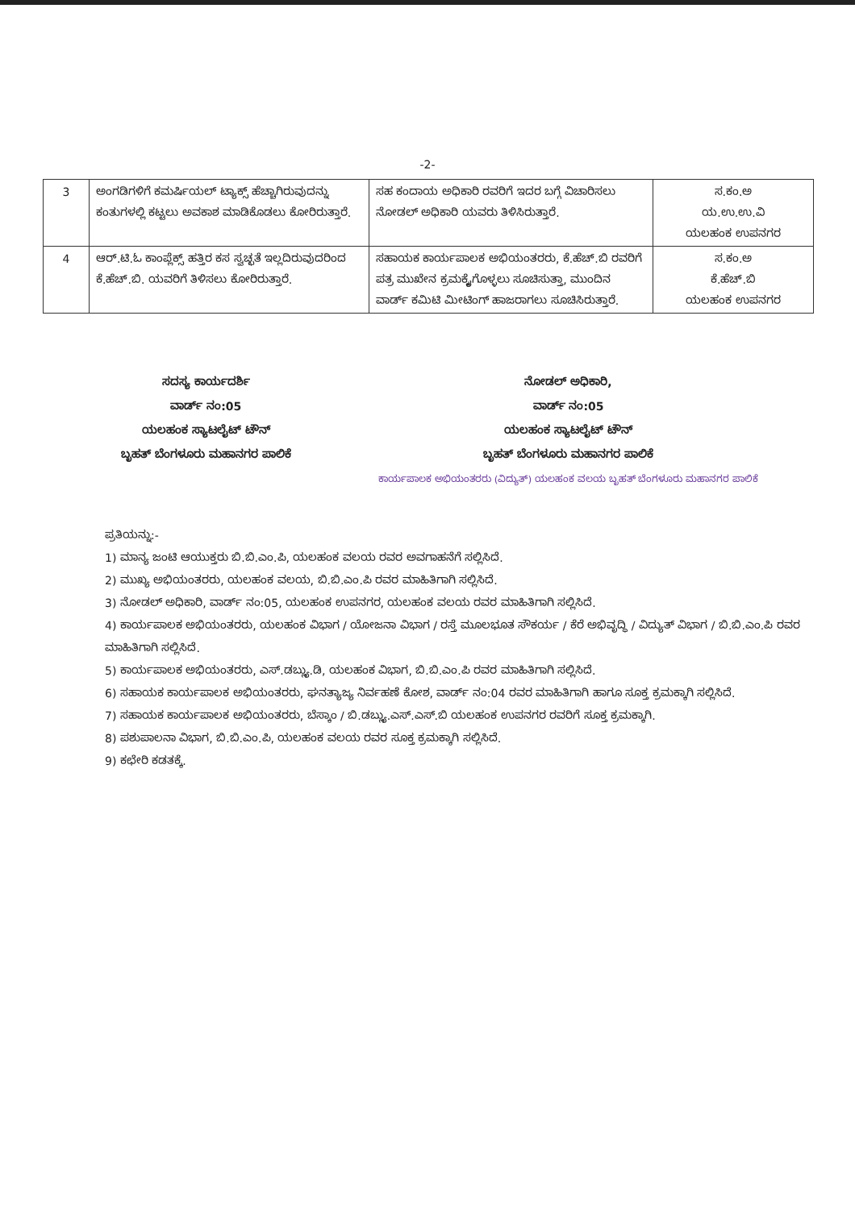-2-
| 3 | ಅಂಗಡಿಗಳಿಗೆ ಕಮರ್ಷಿಯಲ್ ಟ್ಯಾಕ್ಸ್ ಹೆಚ್ಚಾಗಿರುವುದನ್ನು ಕಂತುಗಳಲ್ಲಿ ಕಟ್ಟಲು ಅವಕಾಶ ಮಾಡಿಕೊಡಲು ಕೋರಿರುತ್ತಾರೆ. | ಸಹ ಕಂದಾಯ ಅಧಿಕಾರಿ ರವರಿಗೆ ಇದರ ಬಗ್ಗೆ ವಿಚಾರಿಸಲು ನೋಡಲ್ ಅಧಿಕಾರಿ ಯವರು ತಿಳಿಸಿರುತ್ತಾರೆ. | ಸ.ಕಂ.ಅ ಯ.ಉ.ಉ.ವಿ ಯಲಹಂಕ ಉಪನಗರ |
| 4 | ಆರ್.ಟಿ.ಓ ಕಾಂಪ್ಲೆಕ್ಸ್ ಹತ್ತಿರ ಕಸ ಸ್ವಚ್ಛತೆ ಇಲ್ಲದಿರುವುದರಿಂದ ಕೆ.ಹೆಚ್.ಬಿ. ಯವರಿಗೆ ತಿಳಿಸಲು ಕೋರಿರುತ್ತಾರೆ. | ಸಹಾಯಕ ಕಾರ್ಯಪಾಲಕ ಅಭಿಯಂತರರು, ಕೆ.ಹೆಚ್.ಬಿ ರವರಿಗೆ ಪತ್ರ ಮುಖೇನ ಕ್ರಮಕ್ಕೈಗೊಳ್ಳಲು ಸೂಚಿಸುತ್ತಾ, ಮುಂದಿನ ವಾರ್ಡ್ ಕಮಿಟಿ ಮೀಟಿಂಗ್ ಹಾಜರಾಗಲು ಸೂಚಿಸಿರುತ್ತಾರೆ. | ಸ.ಕಂ.ಅ ಕೆ.ಹೆಚ್.ಬಿ ಯಲಹಂಕ ಉಪನಗರ |
ಸದಸ್ಯ ಕಾರ್ಯದರ್ಶಿ
ವಾರ್ಡ್ ನಂ:05
ಯಲಹಂಕ ಸ್ಯಾಟಲೈಟ್ ಟೌನ್
ಬೃಹತ್ ಬೆಂಗಳೂರು ಮಹಾನಗರ ಪಾಲಿಕೆ
ನೋಡಲ್ ಅಧಿಕಾರಿ,
ವಾರ್ಡ್ ನಂ:05
ಯಲಹಂಕ ಸ್ಯಾಟಲೈಟ್ ಟೌನ್
ಬೃಹತ್ ಬೆಂಗಳೂರು ಮಹಾನಗರ ಪಾಲಿಕೆ
ಕಾರ್ಯಪಾಲಕ ಅಭಿಯಂತರರು (ವಿದ್ಯುತ್) ಯಲಹಂಕ ವಲಯ ಬೃಹತ್ ಬೆಂಗಳೂರು ಮಹಾನಗರ ಪಾಲಿಕೆ
ಪ್ರತಿಯನ್ನು:-
1) ಮಾನ್ಯ ಜಂಟಿ ಆಯುಕ್ತರು ಬಿ.ಬಿ.ಎಂ.ಪಿ, ಯಲಹಂಕ ವಲಯ ರವರ ಅವಗಾಹನೆಗೆ ಸಲ್ಲಿಸಿದೆ.
2) ಮುಖ್ಯ ಅಭಿಯಂತರರು, ಯಲಹಂಕ ವಲಯ, ಬಿ.ಬಿ.ಎಂ.ಪಿ ರವರ ಮಾಹಿತಿಗಾಗಿ ಸಲ್ಲಿಸಿದೆ.
3) ನೋಡಲ್ ಅಧಿಕಾರಿ, ವಾರ್ಡ್ ನಂ:05, ಯಲಹಂಕ ಉಪನಗರ, ಯಲಹಂಕ ವಲಯ ರವರ ಮಾಹಿತಿಗಾಗಿ ಸಲ್ಲಿಸಿದೆ.
4) ಕಾರ್ಯಪಾಲಕ ಅಭಿಯಂತರರು, ಯಲಹಂಕ ವಿಭಾಗ / ಯೋಜನಾ ವಿಭಾಗ / ರಸ್ತೆ ಮೂಲಭೂತ ಸೌಕರ್ಯ / ಕೆರೆ ಅಭಿವೃದ್ಧಿ / ವಿದ್ಯುತ್ ವಿಭಾಗ / ಬಿ.ಬಿ.ಎಂ.ಪಿ ರವರ ಮಾಹಿತಿಗಾಗಿ ಸಲ್ಲಿಸಿದೆ.
5) ಕಾರ್ಯಪಾಲಕ ಅಭಿಯಂತರರು, ಎಸ್.ಡಬ್ಲ್ಯು.ಡಿ, ಯಲಹಂಕ ವಿಭಾಗ, ಬಿ.ಬಿ.ಎಂ.ಪಿ ರವರ ಮಾಹಿತಿಗಾಗಿ ಸಲ್ಲಿಸಿದೆ.
6) ಸಹಾಯಕ ಕಾರ್ಯಪಾಲಕ ಅಭಿಯಂತರರು, ಘನತ್ಯಾಜ್ಯ ನಿರ್ವಹಣೆ ಕೋಶ, ವಾರ್ಡ್ ನಂ:04 ರವರ ಮಾಹಿತಿಗಾಗಿ ಹಾಗೂ ಸೂಕ್ತ ಕ್ರಮಕ್ಕಾಗಿ ಸಲ್ಲಿಸಿದೆ.
7) ಸಹಾಯಕ ಕಾರ್ಯಪಾಲಕ ಅಭಿಯಂತರರು, ಬೆಸ್ಕಾಂ / ಬಿ.ಡಬ್ಲ್ಯು.ಎಸ್.ಎಸ್.ಬಿ ಯಲಹಂಕ ಉಪನಗರ ರವರಿಗೆ ಸೂಕ್ತ ಕ್ರಮಕ್ಕಾಗಿ.
8) ಪಶುಪಾಲನಾ ವಿಭಾಗ, ಬಿ.ಬಿ.ಎಂ.ಪಿ, ಯಲಹಂಕ ವಲಯ ರವರ ಸೂಕ್ತ ಕ್ರಮಕ್ಕಾಗಿ ಸಲ್ಲಿಸಿದೆ.
9) ಕಛೇರಿ ಕಡತಕ್ಕೆ.